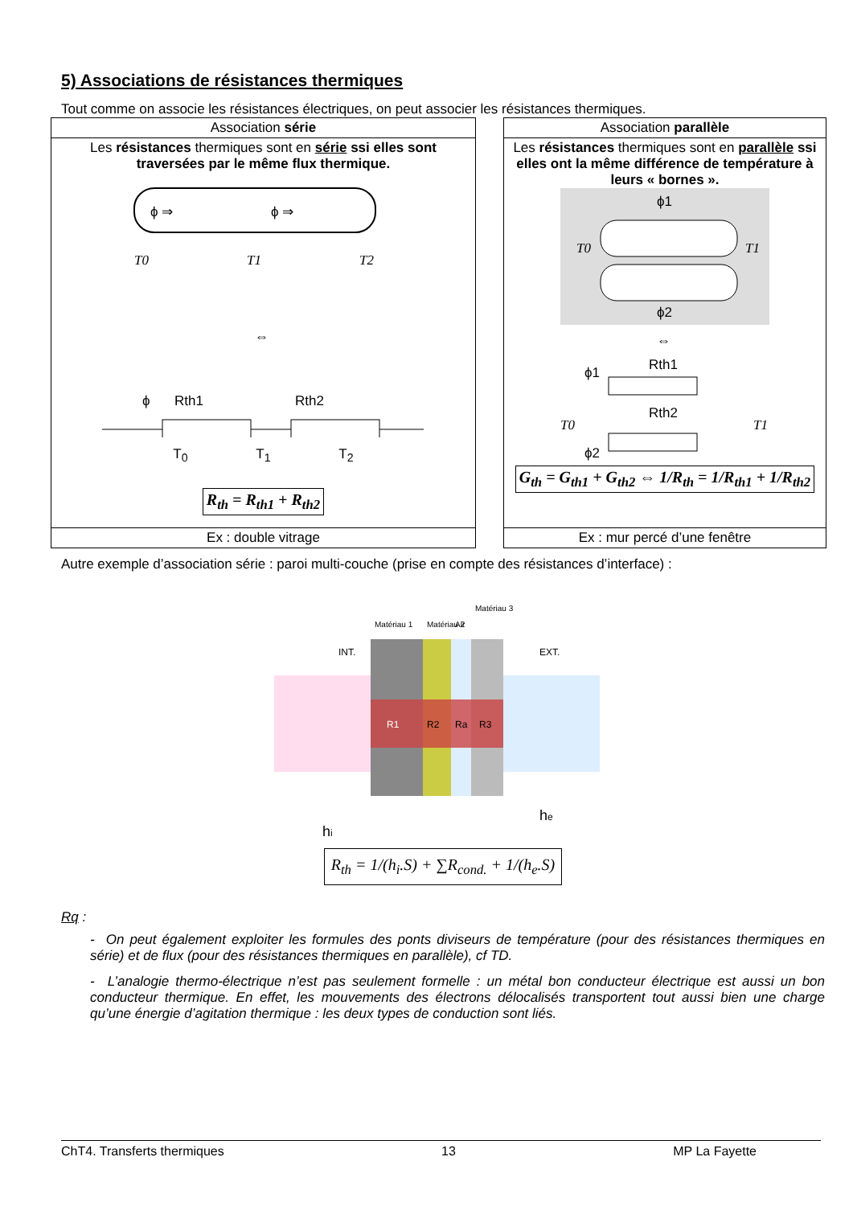5) Associations de résistances thermiques
Tout comme on associe les résistances électriques, on peut associer les résistances thermiques.
| Association série | | Association parallèle |
| Les résistances thermiques sont en série ssi elles sont traversées par le même flux thermique. ϕ ⇒ ϕ ⇒ T0 T1 T2 ⇔ ϕ Rth1 Rth2 T<sub>0</sub> T<sub>1</sub> T<sub>2</sub> R<sub>th</sub> = R<sub>th1</sub> + R<sub>th2</sub> | | Les résistances thermiques sont en parallèle ssi elles ont la même différence de température à leurs « bornes ». ϕ1 ϕ2 T0 T1 ⇔ Rth1 Rth2 ϕ1 ϕ2 T0 T1 G<sub>th</sub> = G<sub>th1</sub> + G<sub>th2</sub> ⇔ 1/R<sub>th</sub> = 1/R<sub>th1</sub> + 1/R<sub>th2</sub> |
| Ex : double vitrage | | Ex : mur percé d’une fenêtre |
Autre exemple d’association série : paroi multi-couche (prise en compte des résistances d’interface) :
INT.
EXT.
R1
R2
Ra
R3
Matériau 1
Matériau 2
Air
Matériau 3
hi
he
R<sub>th</sub> = 1/(h<sub>i</sub>.S) + ∑R<sub>cond.</sub> + 1/(h<sub>e</sub>.S)
Rq :
- On peut également exploiter les formules des ponts diviseurs de température (pour des résistances thermiques en série) et de flux (pour des résistances thermiques en parallèle), cf TD.
- L’analogie thermo-électrique n’est pas seulement formelle : un métal bon conducteur électrique est aussi un bon conducteur thermique. En effet, les mouvements des électrons délocalisés transportent tout aussi bien une charge qu’une énergie d’agitation thermique : les deux types de conduction sont liés.
ChT4. Transferts thermiques 13 MP La Fayette